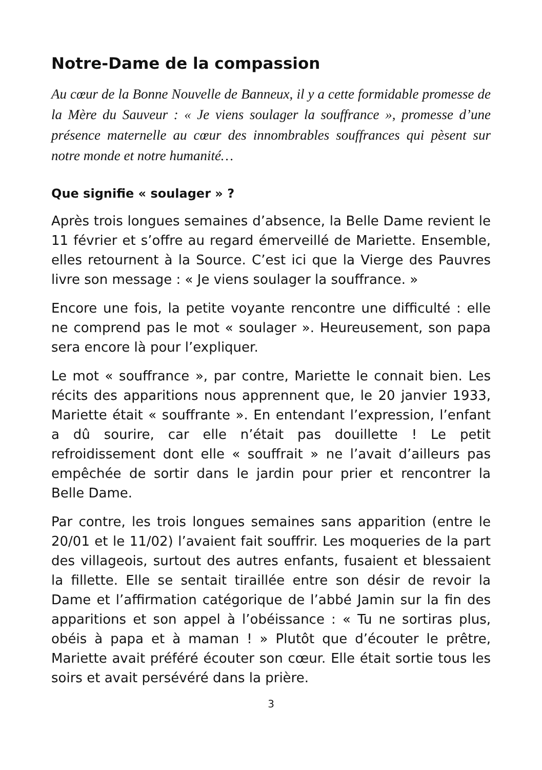Notre-Dame de la compassion
Au cœur de la Bonne Nouvelle de Banneux, il y a cette formidable promesse de la Mère du Sauveur : « Je viens soulager la souffrance », promesse d’une présence maternelle au cœur des innombrables souffrances qui pèsent sur notre monde et notre humanité…
Que signifie « soulager » ?
Après trois longues semaines d’absence, la Belle Dame revient le 11 février et s’offre au regard émerveillé de Mariette. Ensemble, elles retournent à la Source. C’est ici que la Vierge des Pauvres livre son message : « Je viens soulager la souffrance. »
Encore une fois, la petite voyante rencontre une difficulté : elle ne comprend pas le mot « soulager ». Heureusement, son papa sera encore là pour l’expliquer.
Le mot « souffrance », par contre, Mariette le connait bien. Les récits des apparitions nous apprennent que, le 20 janvier 1933, Mariette était « souffrante ». En entendant l’expression, l’enfant a dû sourire, car elle n’était pas douillette ! Le petit refroidissement dont elle « souffrait » ne l’avait d’ailleurs pas empêchée de sortir dans le jardin pour prier et rencontrer la Belle Dame.
Par contre, les trois longues semaines sans apparition (entre le 20/01 et le 11/02) l’avaient fait souffrir. Les moqueries de la part des villageois, surtout des autres enfants, fusaient et blessaient la fillette. Elle se sentait tiraillée entre son désir de revoir la Dame et l’affirmation catégorique de l’abbé Jamin sur la fin des apparitions et son appel à l’obéissance : « Tu ne sortiras plus, obéis à papa et à maman ! » Plutôt que d’écouter le prêtre, Mariette avait préféré écouter son cœur. Elle était sortie tous les soirs et avait persévéré dans la prière.
3